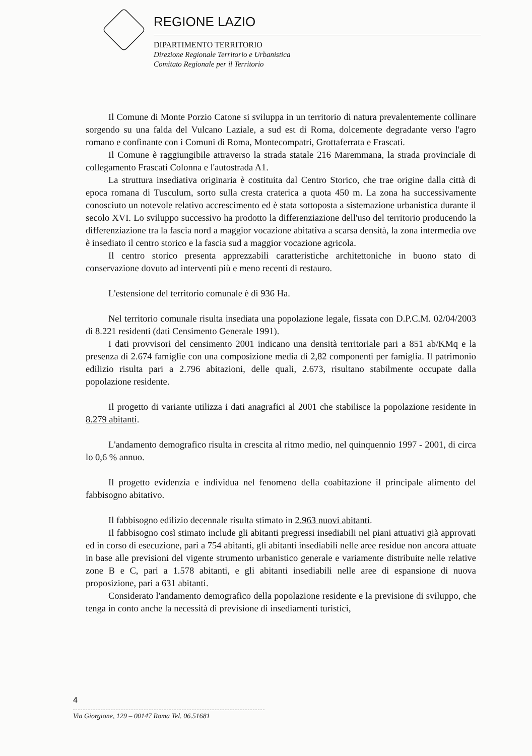REGIONE LAZIO
DIPARTIMENTO TERRITORIO
Direzione Regionale Territorio e Urbanistica
Comitato Regionale per il Territorio
Il Comune di Monte Porzio Catone si sviluppa in un territorio di natura prevalentemente collinare sorgendo su una falda del Vulcano Laziale, a sud est di Roma, dolcemente degradante verso l'agro romano e confinante con i Comuni di Roma, Montecompatri, Grottaferrata e Frascati.
Il Comune è raggiungibile attraverso la strada statale 216 Maremmana, la strada provinciale di collegamento Frascati Colonna e l'autostrada A1.
La struttura insediativa originaria è costituita dal Centro Storico, che trae origine dalla città di epoca romana di Tusculum, sorto sulla cresta craterica a quota 450 m. La zona ha successivamente conosciuto un notevole relativo accrescimento ed è stata sottoposta a sistemazione urbanistica durante il secolo XVI. Lo sviluppo successivo ha prodotto la differenziazione dell'uso del territorio producendo la differenziazione tra la fascia nord a maggior vocazione abitativa a scarsa densità, la zona intermedia ove è insediato il centro storico e la fascia sud a maggior vocazione agricola.
Il centro storico presenta apprezzabili caratteristiche architettoniche in buono stato di conservazione dovuto ad interventi più e meno recenti di restauro.
L'estensione del territorio comunale è di 936 Ha.
Nel territorio comunale risulta insediata una popolazione legale, fissata con D.P.C.M. 02/04/2003 di 8.221 residenti (dati Censimento Generale 1991).
I dati provvisori del censimento 2001 indicano una densità territoriale pari a 851 ab/KMq e la presenza di 2.674 famiglie con una composizione media di 2,82 componenti per famiglia. Il patrimonio edilizio risulta pari a 2.796 abitazioni, delle quali, 2.673, risultano stabilmente occupate dalla popolazione residente.
Il progetto di variante utilizza i dati anagrafici al 2001 che stabilisce la popolazione residente in 8.279 abitanti.
L'andamento demografico risulta in crescita al ritmo medio, nel quinquennio 1997 - 2001, di circa lo 0,6 % annuo.
Il progetto evidenzia e individua nel fenomeno della coabitazione il principale alimento del fabbisogno abitativo.
Il fabbisogno edilizio decennale risulta stimato in 2.963 nuovi abitanti.
Il fabbisogno così stimato include gli abitanti pregressi insediabili nel piani attuativi già approvati ed in corso di esecuzione, pari a 754 abitanti, gli abitanti insediabili nelle aree residue non ancora attuate in base alle previsioni del vigente strumento urbanistico generale e variamente distribuite nelle relative zone B e C, pari a 1.578 abitanti, e gli abitanti insediabili nelle aree di espansione di nuova proposizione, pari a 631 abitanti.
Considerato l'andamento demografico della popolazione residente e la previsione di sviluppo, che tenga in conto anche la necessità di previsione di insediamenti turistici,
4
Via Giorgione, 129 – 00147 Roma Tel. 06.51681